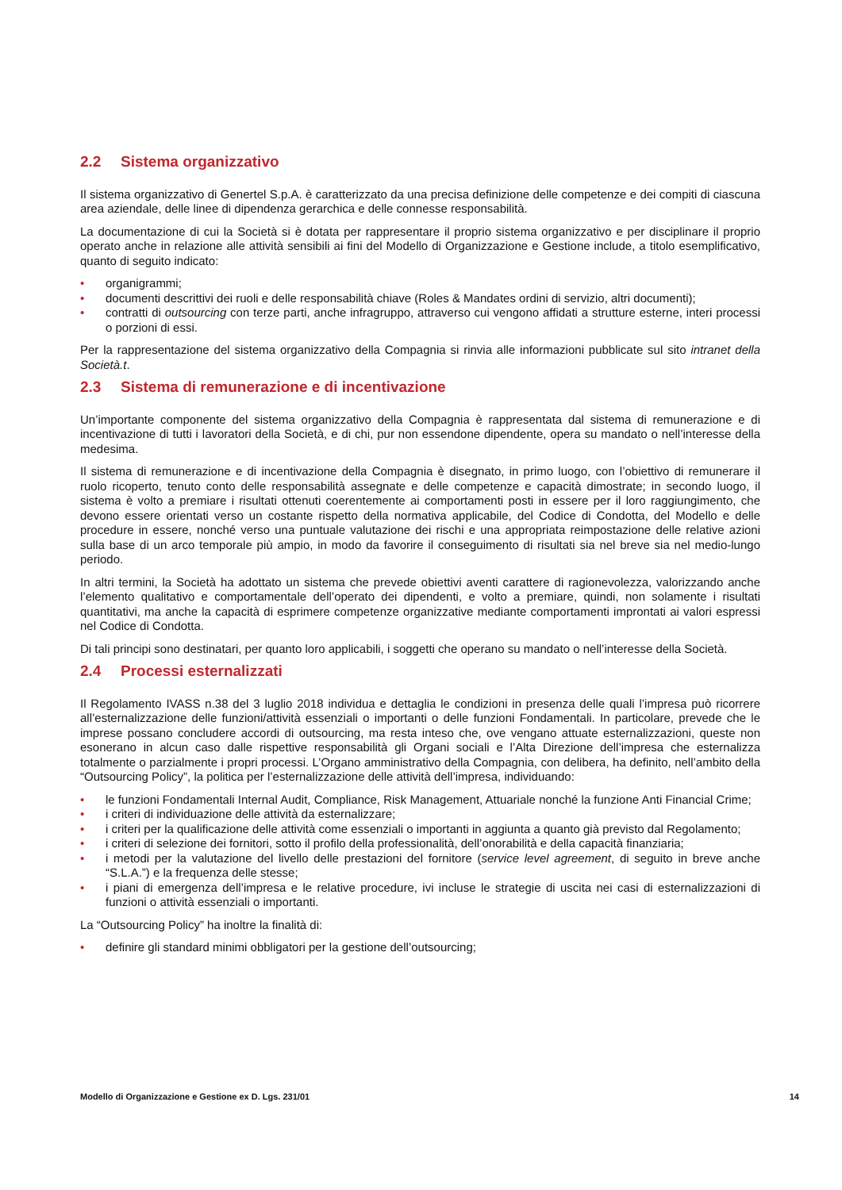2.2 Sistema organizzativo
Il sistema organizzativo di Genertel S.p.A. è caratterizzato da una precisa definizione delle competenze e dei compiti di ciascuna area aziendale, delle linee di dipendenza gerarchica e delle connesse responsabilità.
La documentazione di cui la Società si è dotata per rappresentare il proprio sistema organizzativo e per disciplinare il proprio operato anche in relazione alle attività sensibili ai fini del Modello di Organizzazione e Gestione include, a titolo esemplificativo, quanto di seguito indicato:
• organigrammi;
• documenti descrittivi dei ruoli e delle responsabilità chiave (Roles & Mandates ordini di servizio, altri documenti);
• contratti di outsourcing con terze parti, anche infragruppo, attraverso cui vengono affidati a strutture esterne, interi processi o porzioni di essi.
Per la rappresentazione del sistema organizzativo della Compagnia si rinvia alle informazioni pubblicate sul sito intranet della Società.t.
2.3 Sistema di remunerazione e di incentivazione
Un’importante componente del sistema organizzativo della Compagnia è rappresentata dal sistema di remunerazione e di incentivazione di tutti i lavoratori della Società, e di chi, pur non essendone dipendente, opera su mandato o nell’interesse della medesima.
Il sistema di remunerazione e di incentivazione della Compagnia è disegnato, in primo luogo, con l’obiettivo di remunerare il ruolo ricoperto, tenuto conto delle responsabilità assegnate e delle competenze e capacità dimostrate; in secondo luogo, il sistema è volto a premiare i risultati ottenuti coerentemente ai comportamenti posti in essere per il loro raggiungimento, che devono essere orientati verso un costante rispetto della normativa applicabile, del Codice di Condotta, del Modello e delle procedure in essere, nonché verso una puntuale valutazione dei rischi e una appropriata reimpostazione delle relative azioni sulla base di un arco temporale più ampio, in modo da favorire il conseguimento di risultati sia nel breve sia nel medio-lungo periodo.
In altri termini, la Società ha adottato un sistema che prevede obiettivi aventi carattere di ragionevolezza, valorizzando anche l’elemento qualitativo e comportamentale dell’operato dei dipendenti, e volto a premiare, quindi, non solamente i risultati quantitativi, ma anche la capacità di esprimere competenze organizzative mediante comportamenti improntati ai valori espressi nel Codice di Condotta.
Di tali principi sono destinatari, per quanto loro applicabili, i soggetti che operano su mandato o nell’interesse della Società.
2.4 Processi esternalizzati
Il Regolamento IVASS n.38 del 3 luglio 2018 individua e dettaglia le condizioni in presenza delle quali l’impresa può ricorrere all’esternalizzazione delle funzioni/attività essenziali o importanti o delle funzioni Fondamentali. In particolare, prevede che le imprese possano concludere accordi di outsourcing, ma resta inteso che, ove vengano attuate esternalizzazioni, queste non esonerano in alcun caso dalle rispettive responsabilità gli Organi sociali e l’Alta Direzione dell’impresa che esternalizza totalmente o parzialmente i propri processi. L’Organo amministrativo della Compagnia, con delibera, ha definito, nell’ambito della “Outsourcing Policy”, la politica per l’esternalizzazione delle attività dell’impresa, individuando:
• le funzioni Fondamentali Internal Audit, Compliance, Risk Management, Attuariale nonché la funzione Anti Financial Crime;
• i criteri di individuazione delle attività da esternalizzare;
• i criteri per la qualificazione delle attività come essenziali o importanti in aggiunta a quanto già previsto dal Regolamento;
• i criteri di selezione dei fornitori, sotto il profilo della professionalità, dell’onorabilità e della capacità finanziaria;
• i metodi per la valutazione del livello delle prestazioni del fornitore (service level agreement, di seguito in breve anche “S.L.A.”) e la frequenza delle stesse;
• i piani di emergenza dell’impresa e le relative procedure, ivi incluse le strategie di uscita nei casi di esternalizzazioni di funzioni o attività essenziali o importanti.
La “Outsourcing Policy” ha inoltre la finalità di:
• definire gli standard minimi obbligatori per la gestione dell’outsourcing;
Modello di Organizzazione e Gestione ex D. Lgs. 231/01 14